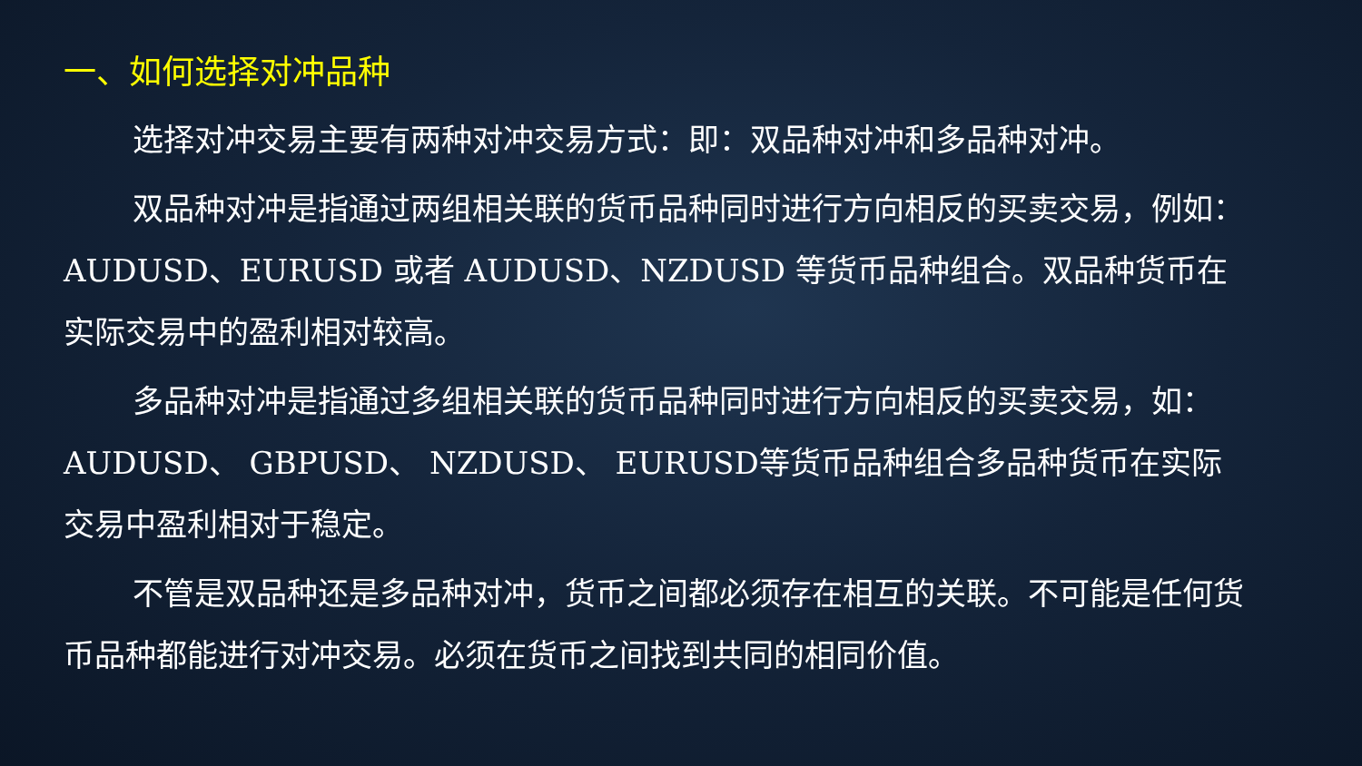一、如何选择对冲品种
选择对冲交易主要有两种对冲交易方式：即：双品种对冲和多品种对冲。
双品种对冲是指通过两组相关联的货币品种同时进行方向相反的买卖交易，例如：AUDUSD、EURUSD 或者 AUDUSD、NZDUSD 等货币品种组合。双品种货币在实际交易中的盈利相对较高。
多品种对冲是指通过多组相关联的货币品种同时进行方向相反的买卖交易，如：AUDUSD、 GBPUSD、 NZDUSD、 EURUSD等货币品种组合多品种货币在实际交易中盈利相对于稳定。
不管是双品种还是多品种对冲，货币之间都必须存在相互的关联。不可能是任何货币品种都能进行对冲交易。必须在货币之间找到共同的相同价值。